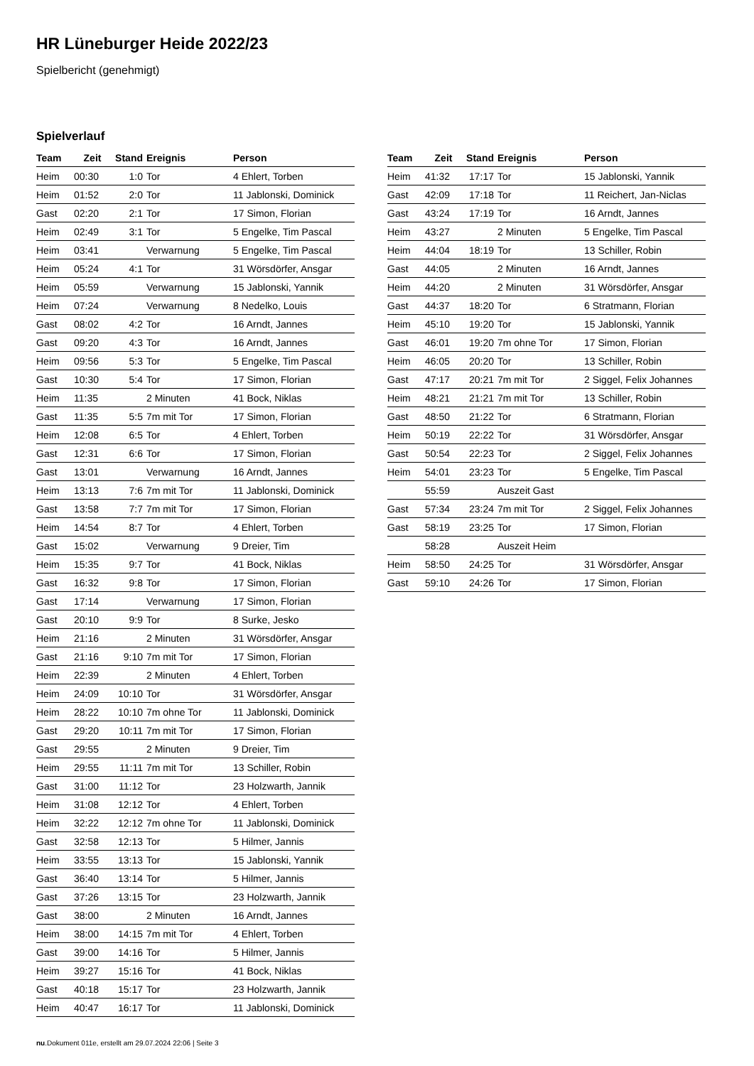HR Lüneburger Heide 2022/23
Spielbericht (genehmigt)
Spielverlauf
| Team | Zeit | Stand | Ereignis | Person |
| --- | --- | --- | --- | --- |
| Heim | 00:30 | 1:0 | Tor | 4 Ehlert, Torben |
| Heim | 01:52 | 2:0 | Tor | 11 Jablonski, Dominick |
| Gast | 02:20 | 2:1 | Tor | 17 Simon, Florian |
| Heim | 02:49 | 3:1 | Tor | 5 Engelke, Tim Pascal |
| Heim | 03:41 | | Verwarnung | 5 Engelke, Tim Pascal |
| Heim | 05:24 | 4:1 | Tor | 31 Wörsdörfer, Ansgar |
| Heim | 05:59 | | Verwarnung | 15 Jablonski, Yannik |
| Heim | 07:24 | | Verwarnung | 8 Nedelko, Louis |
| Gast | 08:02 | 4:2 | Tor | 16 Arndt, Jannes |
| Gast | 09:20 | 4:3 | Tor | 16 Arndt, Jannes |
| Heim | 09:56 | 5:3 | Tor | 5 Engelke, Tim Pascal |
| Gast | 10:30 | 5:4 | Tor | 17 Simon, Florian |
| Heim | 11:35 | | 2 Minuten | 41 Bock, Niklas |
| Gast | 11:35 | 5:5 | 7m mit Tor | 17 Simon, Florian |
| Heim | 12:08 | 6:5 | Tor | 4 Ehlert, Torben |
| Gast | 12:31 | 6:6 | Tor | 17 Simon, Florian |
| Gast | 13:01 | | Verwarnung | 16 Arndt, Jannes |
| Heim | 13:13 | 7:6 | 7m mit Tor | 11 Jablonski, Dominick |
| Gast | 13:58 | 7:7 | 7m mit Tor | 17 Simon, Florian |
| Heim | 14:54 | 8:7 | Tor | 4 Ehlert, Torben |
| Gast | 15:02 | | Verwarnung | 9 Dreier, Tim |
| Heim | 15:35 | 9:7 | Tor | 41 Bock, Niklas |
| Gast | 16:32 | 9:8 | Tor | 17 Simon, Florian |
| Gast | 17:14 | | Verwarnung | 17 Simon, Florian |
| Gast | 20:10 | 9:9 | Tor | 8 Surke, Jesko |
| Heim | 21:16 | | 2 Minuten | 31 Wörsdörfer, Ansgar |
| Gast | 21:16 | 9:10 | 7m mit Tor | 17 Simon, Florian |
| Heim | 22:39 | | 2 Minuten | 4 Ehlert, Torben |
| Heim | 24:09 | 10:10 | Tor | 31 Wörsdörfer, Ansgar |
| Heim | 28:22 | 10:10 | 7m ohne Tor | 11 Jablonski, Dominick |
| Gast | 29:20 | 10:11 | 7m mit Tor | 17 Simon, Florian |
| Gast | 29:55 | | 2 Minuten | 9 Dreier, Tim |
| Heim | 29:55 | 11:11 | 7m mit Tor | 13 Schiller, Robin |
| Gast | 31:00 | 11:12 | Tor | 23 Holzwarth, Jannik |
| Heim | 31:08 | 12:12 | Tor | 4 Ehlert, Torben |
| Heim | 32:22 | 12:12 | 7m ohne Tor | 11 Jablonski, Dominick |
| Gast | 32:58 | 12:13 | Tor | 5 Hilmer, Jannis |
| Heim | 33:55 | 13:13 | Tor | 15 Jablonski, Yannik |
| Gast | 36:40 | 13:14 | Tor | 5 Hilmer, Jannis |
| Gast | 37:26 | 13:15 | Tor | 23 Holzwarth, Jannik |
| Gast | 38:00 | | 2 Minuten | 16 Arndt, Jannes |
| Heim | 38:00 | 14:15 | 7m mit Tor | 4 Ehlert, Torben |
| Gast | 39:00 | 14:16 | Tor | 5 Hilmer, Jannis |
| Heim | 39:27 | 15:16 | Tor | 41 Bock, Niklas |
| Gast | 40:18 | 15:17 | Tor | 23 Holzwarth, Jannik |
| Heim | 40:47 | 16:17 | Tor | 11 Jablonski, Dominick |
| Team | Zeit | Stand | Ereignis | Person |
| --- | --- | --- | --- | --- |
| Heim | 41:32 | 17:17 | Tor | 15 Jablonski, Yannik |
| Gast | 42:09 | 17:18 | Tor | 11 Reichert, Jan-Niclas |
| Gast | 43:24 | 17:19 | Tor | 16 Arndt, Jannes |
| Heim | 43:27 | | 2 Minuten | 5 Engelke, Tim Pascal |
| Heim | 44:04 | 18:19 | Tor | 13 Schiller, Robin |
| Gast | 44:05 | | 2 Minuten | 16 Arndt, Jannes |
| Heim | 44:20 | | 2 Minuten | 31 Wörsdörfer, Ansgar |
| Gast | 44:37 | 18:20 | Tor | 6 Stratmann, Florian |
| Heim | 45:10 | 19:20 | Tor | 15 Jablonski, Yannik |
| Gast | 46:01 | 19:20 | 7m ohne Tor | 17 Simon, Florian |
| Heim | 46:05 | 20:20 | Tor | 13 Schiller, Robin |
| Gast | 47:17 | 20:21 | 7m mit Tor | 2 Siggel, Felix Johannes |
| Heim | 48:21 | 21:21 | 7m mit Tor | 13 Schiller, Robin |
| Gast | 48:50 | 21:22 | Tor | 6 Stratmann, Florian |
| Heim | 50:19 | 22:22 | Tor | 31 Wörsdörfer, Ansgar |
| Gast | 50:54 | 22:23 | Tor | 2 Siggel, Felix Johannes |
| Heim | 54:01 | 23:23 | Tor | 5 Engelke, Tim Pascal |
| | 55:59 | | Auszeit Gast | |
| Gast | 57:34 | 23:24 | 7m mit Tor | 2 Siggel, Felix Johannes |
| Gast | 58:19 | 23:25 | Tor | 17 Simon, Florian |
| | 58:28 | | Auszeit Heim | |
| Heim | 58:50 | 24:25 | Tor | 31 Wörsdörfer, Ansgar |
| Gast | 59:10 | 24:26 | Tor | 17 Simon, Florian |
nu.Dokument 011e, erstellt am 29.07.2024 22:06 | Seite 3